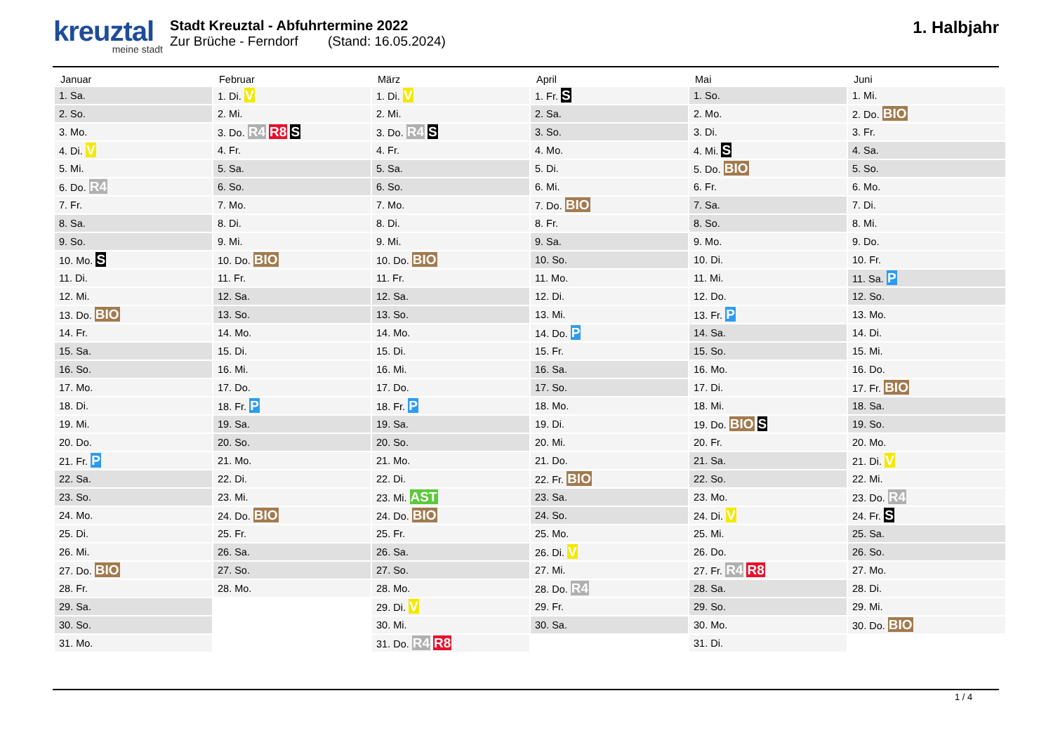kreuztal
meine stadt
Stadt Kreuztal - Abfuhrtermine 2022
Zur Brüche - Ferndorf (Stand: 16.05.2024)
1. Halbjahr
| Januar | Februar | März | April | Mai | Juni |
| --- | --- | --- | --- | --- | --- |
| 1. Sa. | 1. Di. V | 1. Di. V | 1. Fr. S | 1. So. | 1. Mi. |
| 2. So. | 2. Mi. | 2. Mi. | 2. Sa. | 2. Mo. | 2. Do. BIO |
| 3. Mo. | 3. Do. R4 R8 S | 3. Do. R4 S | 3. So. | 3. Di. | 3. Fr. |
| 4. Di. V | 4. Fr. | 4. Fr. | 4. Mo. | 4. Mi. S | 4. Sa. |
| 5. Mi. | 5. Sa. | 5. Sa. | 5. Di. | 5. Do. BIO | 5. So. |
| 6. Do. R4 | 6. So. | 6. So. | 6. Mi. | 6. Fr. | 6. Mo. |
| 7. Fr. | 7. Mo. | 7. Mo. | 7. Do. BIO | 7. Sa. | 7. Di. |
| 8. Sa. | 8. Di. | 8. Di. | 8. Fr. | 8. So. | 8. Mi. |
| 9. So. | 9. Mi. | 9. Mi. | 9. Sa. | 9. Mo. | 9. Do. |
| 10. Mo. S | 10. Do. BIO | 10. Do. BIO | 10. So. | 10. Di. | 10. Fr. |
| 11. Di. | 11. Fr. | 11. Fr. | 11. Mo. | 11. Mi. | 11. Sa. P |
| 12. Mi. | 12. Sa. | 12. Sa. | 12. Di. | 12. Do. | 12. So. |
| 13. Do. BIO | 13. So. | 13. So. | 13. Mi. | 13. Fr. P | 13. Mo. |
| 14. Fr. | 14. Mo. | 14. Mo. | 14. Do. P | 14. Sa. | 14. Di. |
| 15. Sa. | 15. Di. | 15. Di. | 15. Fr. | 15. So. | 15. Mi. |
| 16. So. | 16. Mi. | 16. Mi. | 16. Sa. | 16. Mo. | 16. Do. |
| 17. Mo. | 17. Do. | 17. Do. | 17. So. | 17. Di. | 17. Fr. BIO |
| 18. Di. | 18. Fr. P | 18. Fr. P | 18. Mo. | 18. Mi. | 18. Sa. |
| 19. Mi. | 19. Sa. | 19. Sa. | 19. Di. | 19. Do. BIO S | 19. So. |
| 20. Do. | 20. So. | 20. So. | 20. Mi. | 20. Fr. | 20. Mo. |
| 21. Fr. P | 21. Mo. | 21. Mo. | 21. Do. | 21. Sa. | 21. Di. V |
| 22. Sa. | 22. Di. | 22. Di. | 22. Fr. BIO | 22. So. | 22. Mi. |
| 23. So. | 23. Mi. | 23. Mi. AST | 23. Sa. | 23. Mo. | 23. Do. R4 |
| 24. Mo. | 24. Do. BIO | 24. Do. BIO | 24. So. | 24. Di. V | 24. Fr. S |
| 25. Di. | 25. Fr. | 25. Fr. | 25. Mo. | 25. Mi. | 25. Sa. |
| 26. Mi. | 26. Sa. | 26. Sa. | 26. Di. V | 26. Do. | 26. So. |
| 27. Do. BIO | 27. So. | 27. So. | 27. Mi. | 27. Fr. R4 R8 | 27. Mo. |
| 28. Fr. | 28. Mo. | 28. Mo. | 28. Do. R4 | 28. Sa. | 28. Di. |
| 29. Sa. | | 29. Di. V | 29. Fr. | 29. So. | 29. Mi. |
| 30. So. | | 30. Mi. | 30. Sa. | 30. Mo. | 30. Do. BIO |
| 31. Mo. | | 31. Do. R4 R8 | | 31. Di. | |
1 / 4